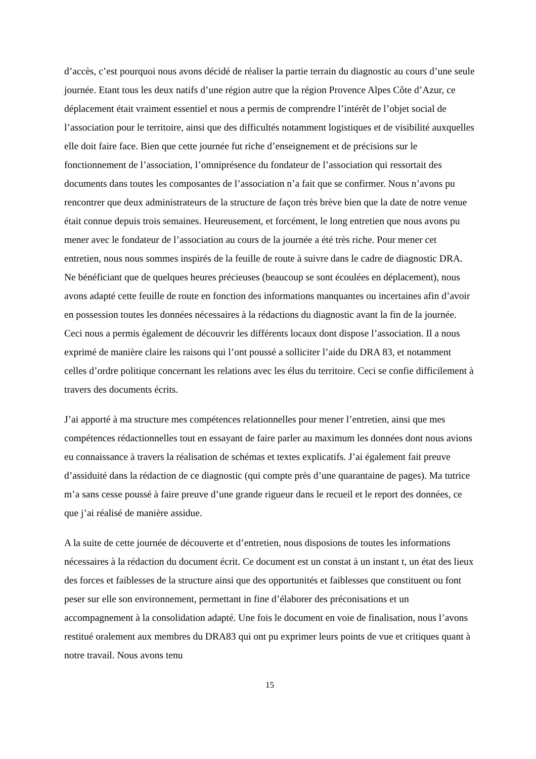d’accès, c’est pourquoi nous avons décidé de réaliser la partie terrain du diagnostic au cours d’une seule journée. Etant tous les deux natifs d’une région autre que la région Provence Alpes Côte d’Azur, ce déplacement était vraiment essentiel et nous a permis de comprendre l’intérêt de l’objet social de l’association pour le territoire, ainsi que des difficultés notamment logistiques et de visibilité auxquelles elle doit faire face. Bien que cette journée fut riche d’enseignement et de précisions sur le fonctionnement de l’association, l’omniprésence du fondateur de l’association qui ressortait des documents dans toutes les composantes de l’association n’a fait que se confirmer. Nous n’avons pu rencontrer que deux administrateurs de la structure de façon très brève bien que la date de notre venue était connue depuis trois semaines. Heureusement, et forcément, le long entretien que nous avons pu mener avec le fondateur de l’association au cours de la journée a été très riche. Pour mener cet entretien, nous nous sommes inspirés de la feuille de route à suivre dans le cadre de diagnostic DRA. Ne bénéficiant que de quelques heures précieuses (beaucoup se sont écoulées en déplacement), nous avons adapté cette feuille de route en fonction des informations manquantes ou incertaines afin d’avoir en possession toutes les données nécessaires à la rédactions du diagnostic avant la fin de la journée. Ceci nous a permis également de découvrir les différents locaux dont dispose l’association. Il a nous exprimé de manière claire les raisons qui l’ont poussé a solliciter l’aide du DRA 83, et notamment celles d’ordre politique concernant les relations avec les élus du territoire. Ceci se confie difficilement à travers des documents écrits.
J’ai apporté à ma structure mes compétences relationnelles pour mener l’entretien, ainsi que mes compétences rédactionnelles tout en essayant de faire parler au maximum les données dont nous avions eu connaissance à travers la réalisation de schémas et textes explicatifs. J’ai également fait preuve d’assiduité dans la rédaction de ce diagnostic (qui compte près d’une quarantaine de pages). Ma tutrice m’a sans cesse poussé à faire preuve d’une grande rigueur dans le recueil et le report des données, ce que j’ai réalisé de manière assidue.
A la suite de cette journée de découverte et d’entretien, nous disposions de toutes les informations nécessaires à la rédaction du document écrit. Ce document est un constat à un instant t, un état des lieux des forces et faiblesses de la structure ainsi que des opportunités et faiblesses que constituent ou font peser sur elle son environnement, permettant in fine d’élaborer des préconisations et un accompagnement à la consolidation adapté. Une fois le document en voie de finalisation, nous l’avons restitué oralement aux membres du DRA83 qui ont pu exprimer leurs points de vue et critiques quant à notre travail. Nous avons tenu
15